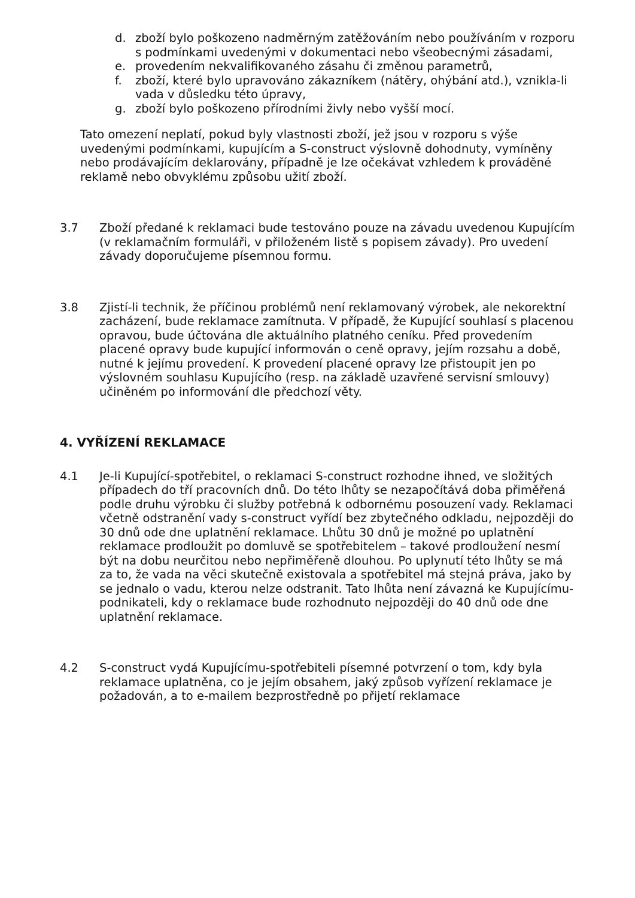d. zboží bylo poškozeno nadměrným zatěžováním nebo používáním v rozporu s podmínkami uvedenými v dokumentaci nebo všeobecnými zásadami,
e. provedením nekvalifikovaného zásahu či změnou parametrů,
f. zboží, které bylo upravováno zákazníkem (nátěry, ohýbání atd.), vznikla-li vada v důsledku této úpravy,
g. zboží bylo poškozeno přírodními živly nebo vyšší mocí.
Tato omezení neplatí, pokud byly vlastnosti zboží, jež jsou v rozporu s výše uvedenými podmínkami, kupujícím a S-construct výslovně dohodnuty, vymíněny nebo prodávajícím deklarovány, případně je lze očekávat vzhledem k prováděné reklamě nebo obvyklému způsobu užití zboží.
3.7 Zboží předané k reklamaci bude testováno pouze na závadu uvedenou Kupujícím (v reklamačním formuláři, v přiloženém listě s popisem závady). Pro uvedení závady doporučujeme písemnou formu.
3.8 Zjistí-li technik, že příčinou problémů není reklamovaný výrobek, ale nekorektní zacházení, bude reklamace zamítnuta. V případě, že Kupující souhlasí s placenou opravou, bude účtována dle aktuálního platného ceníku. Před provedením placené opravy bude kupující informován o ceně opravy, jejím rozsahu a době, nutné k jejímu provedení. K provedení placené opravy lze přistoupit jen po výslovném souhlasu Kupujícího (resp. na základě uzavřené servisní smlouvy) učiněném po informování dle předchozí věty.
4. VYŘÍZENÍ REKLAMACE
4.1 Je-li Kupující-spotřebitel, o reklamaci S-construct rozhodne ihned, ve složitých případech do tří pracovních dnů. Do této lhůty se nezapočítává doba přiměřená podle druhu výrobku či služby potřebná k odbornému posouzení vady. Reklamaci včetně odstranění vady s-construct vyřídí bez zbytečného odkladu, nejpozději do 30 dnů ode dne uplatnění reklamace. Lhůtu 30 dnů je možné po uplatnění reklamace prodloužit po domluvě se spotřebitelem – takové prodloužení nesmí být na dobu neurčitou nebo nepřiměřeně dlouhou. Po uplynutí této lhůty se má za to, že vada na věci skutečně existovala a spotřebitel má stejná práva, jako by se jednalo o vadu, kterou nelze odstranit. Tato lhůta není závazná ke Kupujícímu-podnikateli, kdy o reklamace bude rozhodnuto nejpozději do 40 dnů ode dne uplatnění reklamace.
4.2 S-construct vydá Kupujícímu-spotřebiteli písemné potvrzení o tom, kdy byla reklamace uplatněna, co je jejím obsahem, jaký způsob vyřízení reklamace je požadován, a to e-mailem bezprostředně po přijetí reklamace